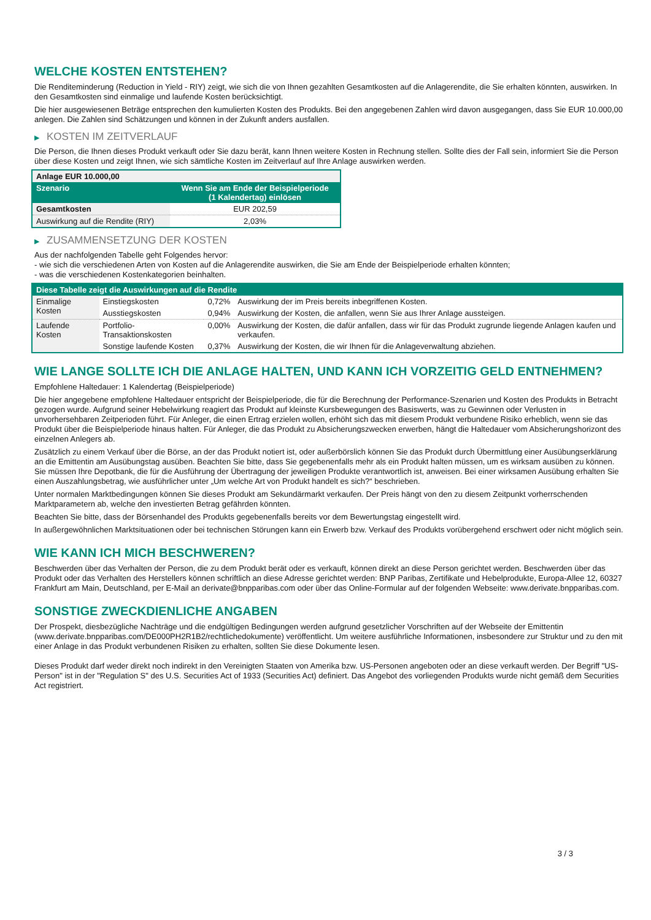WELCHE KOSTEN ENTSTEHEN?
Die Renditeminderung (Reduction in Yield - RIY) zeigt, wie sich die von Ihnen gezahlten Gesamtkosten auf die Anlagerendite, die Sie erhalten könnten, auswirken. In den Gesamtkosten sind einmalige und laufende Kosten berücksichtigt.
Die hier ausgewiesenen Beträge entsprechen den kumulierten Kosten des Produkts. Bei den angegebenen Zahlen wird davon ausgegangen, dass Sie EUR 10.000,00 anlegen. Die Zahlen sind Schätzungen und können in der Zukunft anders ausfallen.
▶ KOSTEN IM ZEITVERLAUF
Die Person, die Ihnen dieses Produkt verkauft oder Sie dazu berät, kann Ihnen weitere Kosten in Rechnung stellen. Sollte dies der Fall sein, informiert Sie die Person über diese Kosten und zeigt Ihnen, wie sich sämtliche Kosten im Zeitverlauf auf Ihre Anlage auswirken werden.
| Anlage EUR 10.000,00 | |
| --- | --- |
| Szenario | Wenn Sie am Ende der Beispielperiode (1 Kalendertag) einlösen |
| Gesamtkosten | EUR 202,59 |
| Auswirkung auf die Rendite (RIY) | 2,03% |
▶ ZUSAMMENSETZUNG DER KOSTEN
Aus der nachfolgenden Tabelle geht Folgendes hervor:
- wie sich die verschiedenen Arten von Kosten auf die Anlagerendite auswirken, die Sie am Ende der Beispielperiode erhalten könnten;
- was die verschiedenen Kostenkategorien beinhalten.
| Diese Tabelle zeigt die Auswirkungen auf die Rendite | | | |
| --- | --- | --- | --- |
| Einmalige Kosten | Einstiegskosten | 0,72% | Auswirkung der im Preis bereits inbegriffenen Kosten. |
| | Ausstiegskosten | 0,94% | Auswirkung der Kosten, die anfallen, wenn Sie aus Ihrer Anlage aussteigen. |
| Laufende Kosten | Portfolio-Transaktionskosten | 0,00% | Auswirkung der Kosten, die dafür anfallen, dass wir für das Produkt zugrunde liegende Anlagen kaufen und verkaufen. |
| | Sonstige laufende Kosten | 0,37% | Auswirkung der Kosten, die wir Ihnen für die Anlageverwaltung abziehen. |
WIE LANGE SOLLTE ICH DIE ANLAGE HALTEN, UND KANN ICH VORZEITIG GELD ENTNEHMEN?
Empfohlene Haltedauer: 1 Kalendertag (Beispielperiode)
Die hier angegebene empfohlene Haltedauer entspricht der Beispielperiode, die für die Berechnung der Performance-Szenarien und Kosten des Produkts in Betracht gezogen wurde. Aufgrund seiner Hebelwirkung reagiert das Produkt auf kleinste Kursbewegungen des Basiswerts, was zu Gewinnen oder Verlusten in unvorhersehbaren Zeitperioden führt. Für Anleger, die einen Ertrag erzielen wollen, erhöht sich das mit diesem Produkt verbundene Risiko erheblich, wenn sie das Produkt über die Beispielperiode hinaus halten. Für Anleger, die das Produkt zu Absicherungszwecken erwerben, hängt die Haltedauer vom Absicherungshorizont des einzelnen Anlegers ab.
Zusätzlich zu einem Verkauf über die Börse, an der das Produkt notiert ist, oder außerbörslich können Sie das Produkt durch Übermittlung einer Ausübungserklärung an die Emittentin am Ausübungstag ausüben. Beachten Sie bitte, dass Sie gegebenenfalls mehr als ein Produkt halten müssen, um es wirksam ausüben zu können. Sie müssen Ihre Depotbank, die für die Ausführung der Übertragung der jeweiligen Produkte verantwortlich ist, anweisen. Bei einer wirksamen Ausübung erhalten Sie einen Auszahlungsbetrag, wie ausführlicher unter „Um welche Art von Produkt handelt es sich?“ beschrieben.
Unter normalen Marktbedingungen können Sie dieses Produkt am Sekundärmarkt verkaufen. Der Preis hängt von den zu diesem Zeitpunkt vorherrschenden Marktparametern ab, welche den investierten Betrag gefährden könnten.
Beachten Sie bitte, dass der Börsenhandel des Produkts gegebenenfalls bereits vor dem Bewertungstag eingestellt wird.
In außergewöhnlichen Marktsituationen oder bei technischen Störungen kann ein Erwerb bzw. Verkauf des Produkts vorübergehend erschwert oder nicht möglich sein.
WIE KANN ICH MICH BESCHWEREN?
Beschwerden über das Verhalten der Person, die zu dem Produkt berät oder es verkauft, können direkt an diese Person gerichtet werden. Beschwerden über das Produkt oder das Verhalten des Herstellers können schriftlich an diese Adresse gerichtet werden: BNP Paribas, Zertifikate und Hebelprodukte, Europa-Allee 12, 60327 Frankfurt am Main, Deutschland, per E-Mail an derivate@bnpparibas.com oder über das Online-Formular auf der folgenden Webseite: www.derivate.bnpparibas.com.
SONSTIGE ZWECKDIENLICHE ANGABEN
Der Prospekt, diesbezügliche Nachträge und die endgültigen Bedingungen werden aufgrund gesetzlicher Vorschriften auf der Webseite der Emittentin (www.derivate.bnpparibas.com/DE000PH2R1B2/rechtlichedokumente) veröffentlicht. Um weitere ausführliche Informationen, insbesondere zur Struktur und zu den mit einer Anlage in das Produkt verbundenen Risiken zu erhalten, sollten Sie diese Dokumente lesen.
Dieses Produkt darf weder direkt noch indirekt in den Vereinigten Staaten von Amerika bzw. US-Personen angeboten oder an diese verkauft werden. Der Begriff "US-Person" ist in der "Regulation S" des U.S. Securities Act of 1933 (Securities Act) definiert. Das Angebot des vorliegenden Produkts wurde nicht gemäß dem Securities Act registriert.
3 / 3